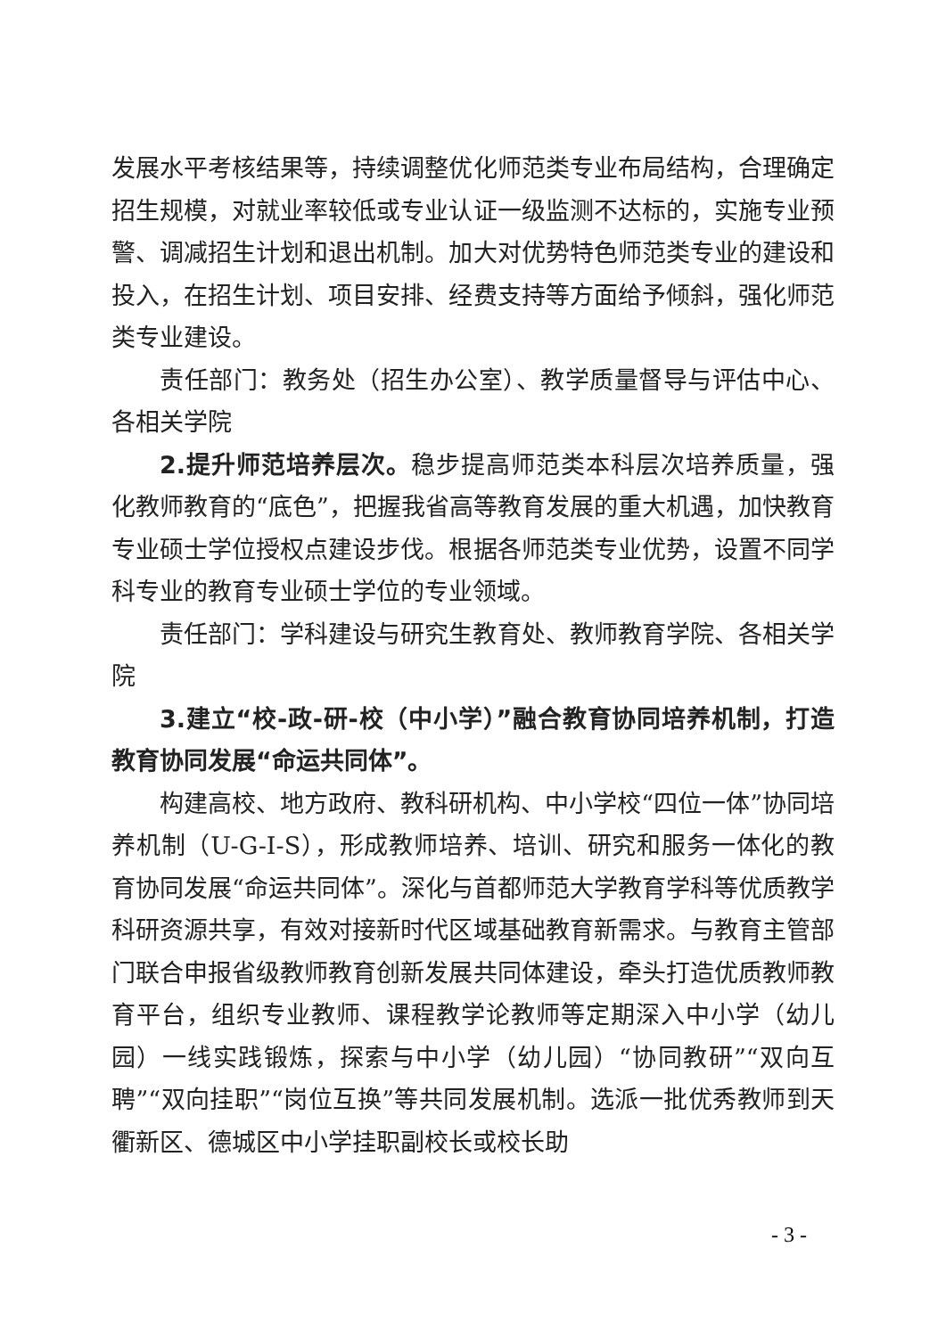发展水平考核结果等，持续调整优化师范类专业布局结构，合理确定招生规模，对就业率较低或专业认证一级监测不达标的，实施专业预警、调减招生计划和退出机制。加大对优势特色师范类专业的建设和投入，在招生计划、项目安排、经费支持等方面给予倾斜，强化师范类专业建设。
责任部门：教务处（招生办公室）、教学质量督导与评估中心、各相关学院
2.提升师范培养层次。稳步提高师范类本科层次培养质量，强化教师教育的“底色”，把握我省高等教育发展的重大机遇，加快教育专业硕士学位授权点建设步伐。根据各师范类专业优势，设置不同学科专业的教育专业硕士学位的专业领域。
责任部门：学科建设与研究生教育处、教师教育学院、各相关学院
3.建立“校-政-研-校（中小学）”融合教育协同培养机制，打造教育协同发展“命运共同体”。
构建高校、地方政府、教科研机构、中小学校“四位一体”协同培养机制（U-G-I-S），形成教师培养、培训、研究和服务一体化的教育协同发展“命运共同体”。深化与首都师范大学教育学科等优质教学科研资源共享，有效对接新时代区域基础教育新需求。与教育主管部门联合申报省级教师教育创新发展共同体建设，牵头打造优质教师教育平台，组织专业教师、课程教学论教师等定期深入中小学（幼儿园）一线实践锻炼，探索与中小学（幼儿园）“协同教研”“双向互聘”“双向挂职”“岗位互换”等共同发展机制。选派一批优秀教师到天衢新区、德城区中小学挂职副校长或校长助
- 3 -